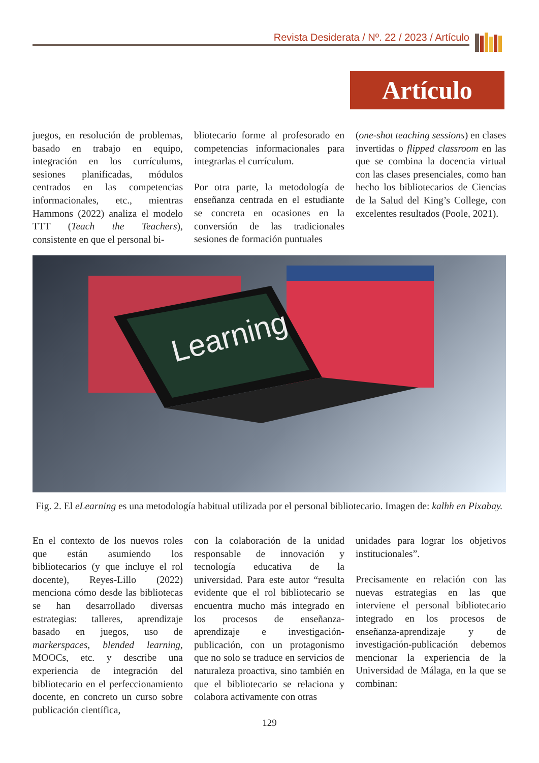Revista Desiderata / Nº. 22 / 2023 / Artículo
Artículo
juegos, en resolución de problemas, basado en trabajo en equipo, integración en los currículums, sesiones planificadas, módulos centrados en las competencias informacionales, etc., mientras Hammons (2022) analiza el modelo TTT (Teach the Teachers), consistente en que el personal bi-
bliotecario forme al profesorado en competencias informacionales para integrarlas el currículum.
Por otra parte, la metodología de enseñanza centrada en el estudiante se concreta en ocasiones en la conversión de las tradicionales sesiones de formación puntuales
(one-shot teaching sessions) en clases invertidas o flipped classroom en las que se combina la docencia virtual con las clases presenciales, como han hecho los bibliotecarios de Ciencias de la Salud del King’s College, con excelentes resultados (Poole, 2021).
Learning
Fig. 2. El eLearning es una metodología habitual utilizada por el personal bibliotecario. Imagen de: kalhh en Pixabay.
En el contexto de los nuevos roles que están asumiendo los bibliotecarios (y que incluye el rol docente), Reyes-Lillo (2022) menciona cómo desde las bibliotecas se han desarrollado diversas estrategias: talleres, aprendizaje basado en juegos, uso de markerspaces, blended learning, MOOCs, etc. y describe una experiencia de integración del bibliotecario en el perfeccionamiento docente, en concreto un curso sobre publicación científica,
con la colaboración de la unidad responsable de innovación y tecnología educativa de la universidad. Para este autor “resulta evidente que el rol bibliotecario se encuentra mucho más integrado en los procesos de enseñanza-aprendizaje e investigación-publicación, con un protagonismo que no solo se traduce en servicios de naturaleza proactiva, sino también en que el bibliotecario se relaciona y colabora activamente con otras
unidades para lograr los objetivos institucionales”.
Precisamente en relación con las nuevas estrategias en las que interviene el personal bibliotecario integrado en los procesos de enseñanza-aprendizaje y de investigación-publicación debemos mencionar la experiencia de la Universidad de Málaga, en la que se combinan:
129